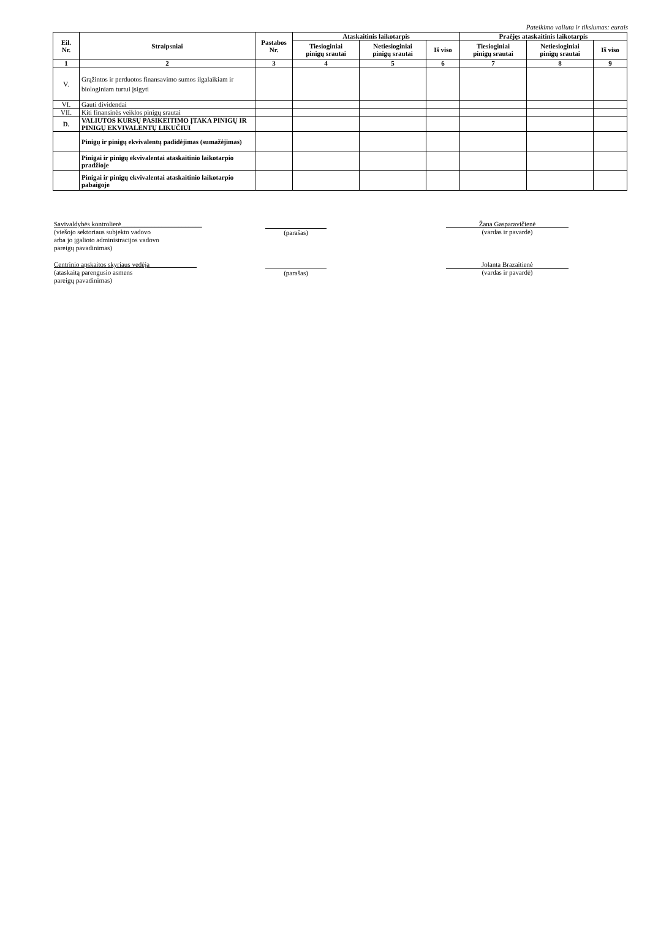Pateikimo valiuta ir tikslumas: eurais
| Eil. Nr. | Straipsniai | Pastabos Nr. | Ataskaitinis laikotarpis | | | Praėjęs ataskaitinis laikotarpis | | |
| --- | --- | --- | --- | --- | --- | --- | --- | --- |
| | | | Tiesioginiai pinigų srautai | Netiesioginiai pinigų srautai | Iš viso | Tiesioginiai pinigų srautai | Netiesioginiai pinigų srautai | Iš viso |
| 1 | 2 | 3 | 4 | 5 | 6 | 7 | 8 | 9 |
| V. | Grąžintos ir perduotos finansavimo sumos ilgalaikiam ir biologiniam turtui įsigyti | | | | | | | |
| VI. | Gauti dividendai | | | | | | | |
| VII. | Kiti finansinės veiklos pinigų srautai | | | | | | | |
| D. | VALIUTOS KURSŲ PASIKEITIMO ĮTAKA PINIGŲ IR PINIGŲ EKVIVALENTŲ LIKUČIUI | | | | | | | |
| | Pinigų ir pinigų ekvivalentų padidėjimas (sumažėjimas) | | | | | | | |
| | Pinigai ir pinigų ekvivalentai ataskaitinio laikotarpio pradžioje | | | | | | | |
| | Pinigai ir pinigų ekvivalentai ataskaitinio laikotarpio pabaigoje | | | | | | | |
Savivaldybės kontrolierė________________________
(viešojo sektoriaus subjekto vadovo
arba jo įgalioto administracijos vadovo
pareigų pavadinimas)
(parašas)
Žana Gasparavičienė
(vardas ir pavardė)
Centrinio apskaitos skyriaus vedėja______________
(ataskaitą parengusio asmens
pareigų pavadinimas)
(parašas)
Jolanta Brazaitienė
(vardas ir pavardė)